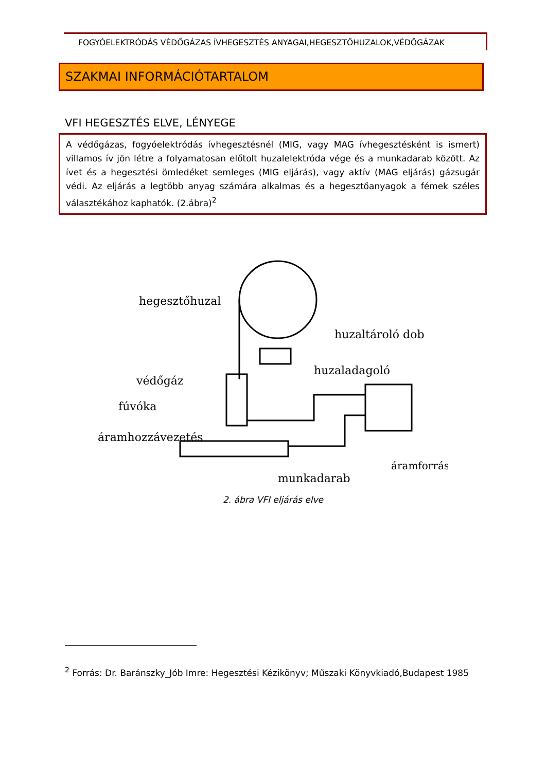FOGYÓELEKTRÓDÁS VÉDŐGÁZAS ÍVHEGESZTÉS ANYAGAI,HEGESZTŐHUZALOK,VÉDŐGÁZAK
SZAKMAI INFORMÁCIÓTARTALOM
VFI HEGESZTÉS ELVE, LÉNYEGE
A védőgázas, fogyóelektródás ívhegesztésnél (MIG, vagy MAG ívhegesztésként is ismert) villamos ív jön létre a folyamatosan előtolt huzalelektróda vége és a munkadarab között. Az ívet és a hegesztési ömledéket semleges (MIG eljárás), vagy aktív (MAG eljárás) gázsugár védi. Az eljárás a legtöbb anyag számára alkalmas és a hegesztőanyagok a fémek széles választékához kaphatók. (2.ábra)<sup>2</sup>
hegesztőhuzal
huzaltároló dob
huzaladagoló
védőgáz
fúvóka
áramhozzávezetés
áramforrás
munkadarab
2. ábra VFI eljárás elve
<sup>2</sup> Forrás: Dr. Baránszky_Jób Imre: Hegesztési Kézikönyv; Műszaki Könyvkiadó,Budapest 1985